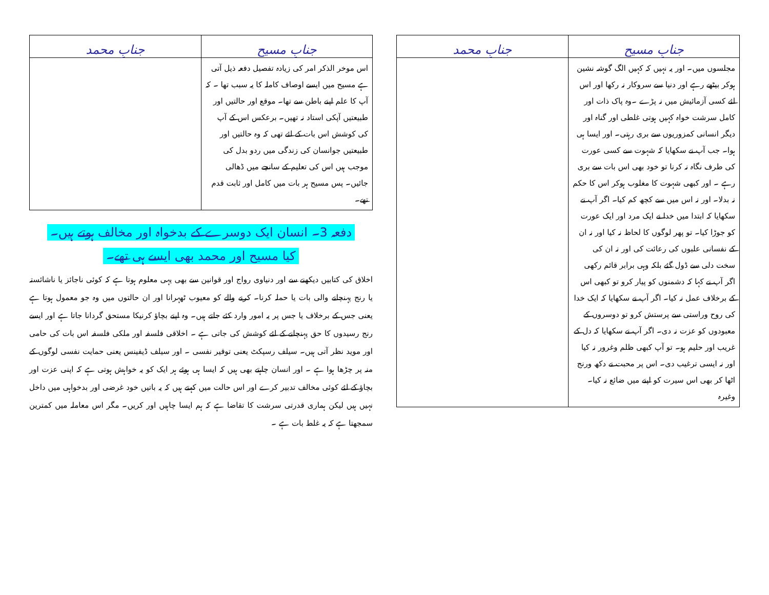| جنابِ مسیح | جنابِ محمد |
| --- | --- |
| مجلسوں میں۔ اور یہ نہیں کہ کہیں الگ گوشہ نشین ہوکر بیٹھے رہے اور دنیا سے سروکار نہ رکھا اور اس لئے کسی آزمائیش میں نہ پڑے ۔وہ پاک ذات اور کامل سرشت خواہ کہیں ہوتی غلطی اور گناہ اور دیگر انسانی کمزوریوں سے بری رہتی۔ اور ایسا ہی ہوا۔ جب آپ نے سکھایا کہ شہوت سے کسی عورت کی طرف نگاہ نہ کرنا تو خود بھی اس بات سے بری رہے ۔ اور کبھی شہوت کا مغلوب ہوکر اس کا حکم نہ بدلا۔ اور نہ اس میں سے کچھ کم کیا۔ اگر آپ نے سکھایا کہ ابتدا میں خدا نے ایک مرد اور ایک عورت کو جوڑا کیا۔ تو پھر لوگوں کا لحاظ نہ کیا اور نہ ان کے نفسانی علبوں کی رعائت کی اور نہ ان کی سخت دلی سے ڈول گئے بلکہ وہی برابر قائم رکھی اگر آپ نے کہا کہ دشمنوں کو پیار کرو تو کبھی اس کے برخلاف عمل نہ کیا۔ اگر آپ نے سکھایا کہ ایک خدا کی روح وراستی سے پرستش کرو تو دوسروں کے معبودوں کو عزت نہ دی۔ اگر آپ نے سکھایا کہ دل کے غریب اور حلیم ہو۔ تو آپ کبھی ظلم وغرور نہ کیا اور نہ ایسی ترغیب دی۔ اس پر محبت نے دکھ ورنج اٹھا کر بھی اس سیرت کو اپنے میں ضائع نہ کیا۔ وغیرہ | |
| جنابِ مسیح | جنابِ محمد |
| --- | --- |
| اس موخر الذکر امر کی زیادہ تفصیل دفعہ ذیل آتی ہے مسیح میں ایسے اوصاف کاملہ کا یہ سبب تھا ۔ کہ آپ کا علم اپنے باطن سے تھا۔ موقع اور حالتیں اور طبیعتیں آپکی استاد نہ تھیں۔ برعکس اس کے آپ کی کوشش اس بات کے لئے تھی کہ وہ حالتیں اور طبیعتیں جوانسان کی زندگی میں ردو بدل کی موجب ہیں اس کی تعلیم کے سانچے میں ڈھالی جائیں۔ پس مسیح ہر بات میں کامل اور ثابت قدم تھے۔ | |
دفعہ 3۔ انسان ایک دوسرے کے بدخواہ اور مخالف ہوتے ہیں۔
کیا مسیح اور محمد بھی ایسے ہی تھے۔
اخلاق کی کتابیں دیکھنے سے اور دنیاوی رواج اور قوانین سے بھی یہی معلوم ہوتا ہے کہ کوئی ناجائز یا ناشائستہ یا رنج پہنچانے والی بات یا حملہ کرنا۔ کرنے والے کو معیوب ٹھہرانا اور ان حالتوں میں وہ جو معمول ہوتا ہے یعنی جس کے برخلاف یا جس پر یہ امور وارد کئے جاتے ہیں۔ وہ اپنے بچاؤ کرنیکا مستحق گردانا جاتا ہے اور ایسے رنج رسیدوں کا حق پہنچانے کے لئے کوشش کی جاتی ہے ۔ اخلاقی فلسفہ اور ملکی فلسفہ اس بات کی حامی اور موید نظر آتی ہیں۔ سیلف رسپکٹ یعنی توقیر نفسی ۔ اور سیلف ڈیفینس یعنی حمایت نفسی لوگوں کے منہ پر چڑھا ہوا ہے ۔ اور انسان چاہتے بھی ہیں کہ ایسا ہی ہوئے ہر ایک کو یہ خواہش ہوتی ہے کہ اپنی عزت اور بچاؤ کے لئے کوئی مخالف تدبیر کرے اور اس حالت میں کہتے ہیں کہ یہ باتیں خود غرضی اور بدخواہی میں داخل نہیں ہیں لیکن ہماری قدرتی سرشت کا تقاضا ہے کہ ہم ایسا چاہیں اور کریں۔ مگر اس معاملہ میں کمترین سمجھتا ہے کہ یہ غلط بات ہے ۔